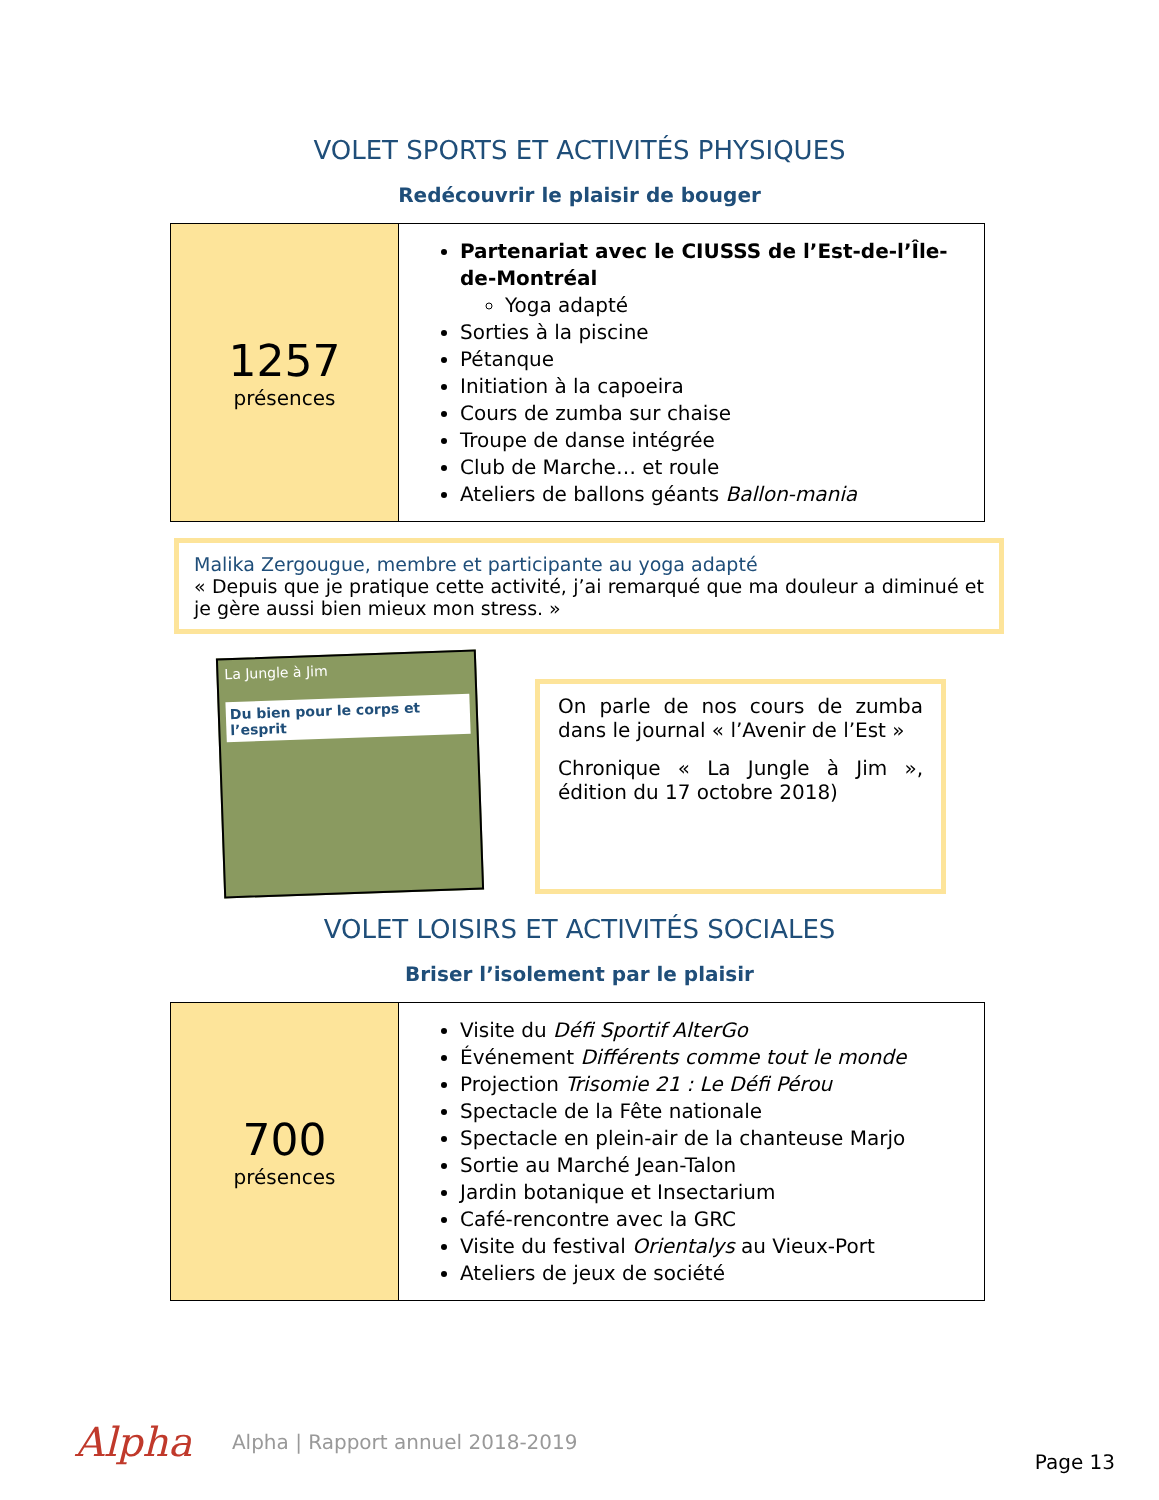VOLET SPORTS ET ACTIVITÉS PHYSIQUES
Redécouvrir le plaisir de bouger
| 1257 présences | Partenariat avec le CIUSSS de l’Est-de-l’Île-de-Montréal Yoga adapté Sorties à la piscine Pétanque Initiation à la capoeira Cours de zumba sur chaise Troupe de danse intégrée Club de Marche… et roule Ateliers de ballons géants Ballon-mania |
Malika Zergougue, membre et participante au yoga adapté
« Depuis que je pratique cette activité, j’ai remarqué que ma douleur a diminué et je gère aussi bien mieux mon stress. »
La Jungle à Jim
Du bien pour le corps et l’esprit
On parle de nos cours de zumba dans le journal « l’Avenir de l’Est »
Chronique « La Jungle à Jim », édition du 17 octobre 2018)
VOLET LOISIRS ET ACTIVITÉS SOCIALES
Briser l’isolement par le plaisir
| 700 présences | Visite du Défi Sportif AlterGo Événement Différents comme tout le monde Projection Trisomie 21 : Le Défi Pérou Spectacle de la Fête nationale Spectacle en plein-air de la chanteuse Marjo Sortie au Marché Jean-Talon Jardin botanique et Insectarium Café-rencontre avec la GRC Visite du festival Orientalys au Vieux-Port Ateliers de jeux de société |
Alpha Alpha | Rapport annuel 2018-2019 Page 13